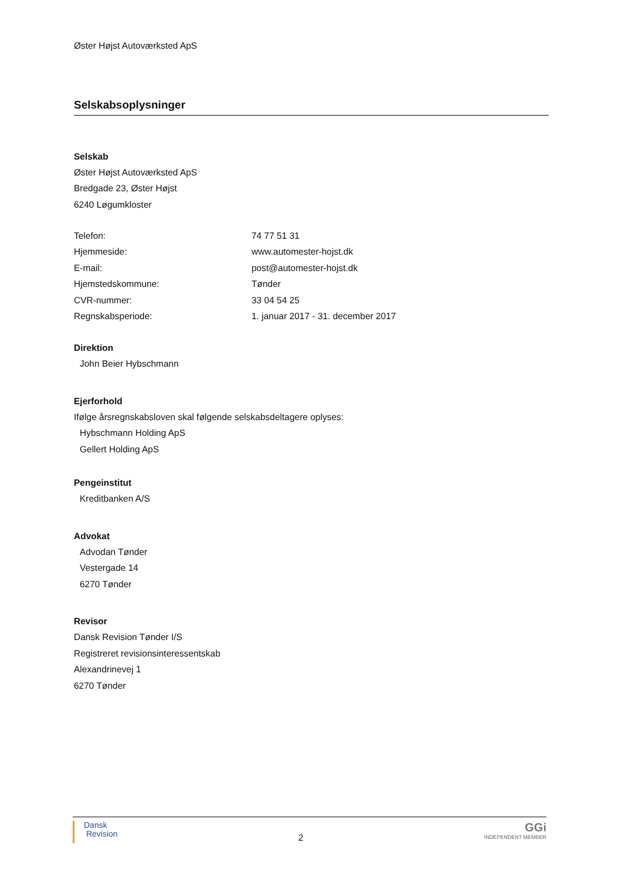Øster Højst Autoværksted ApS
Selskabsoplysninger
Selskab
Øster Højst Autoværksted ApS
Bredgade 23, Øster Højst
6240 Løgumkloster
| Telefon: | 74 77 51 31 |
| Hjemmeside: | www.automester-hojst.dk |
| E-mail: | post@automester-hojst.dk |
| Hjemstedskommune: | Tønder |
| CVR-nummer: | 33 04 54 25 |
| Regnskabsperiode: | 1. januar 2017 - 31. december 2017 |
Direktion
John Beier Hybschmann
Ejerforhold
Ifølge årsregnskabsloven skal følgende selskabsdeltagere oplyses:
Hybschmann Holding ApS
Gellert Holding ApS
Pengeinstitut
Kreditbanken A/S
Advokat
Advodan Tønder
Vestergade 14
6270 Tønder
Revisor
Dansk Revision Tønder I/S
Registreret revisionsinteressentskab
Alexandrinevej 1
6270 Tønder
Dansk
Revision
2
GGi
INDEPENDENT MEMBER